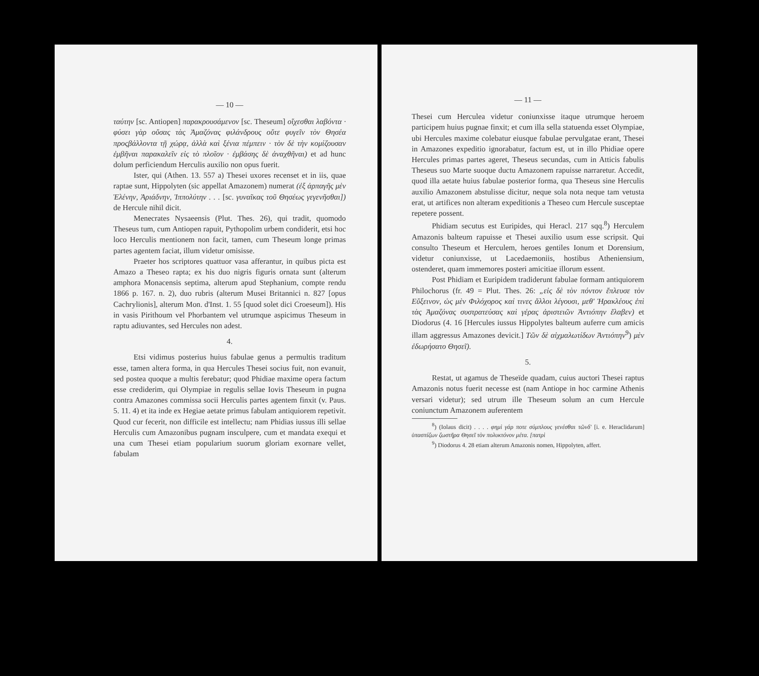— 10 —
ταύτην [sc. Antiopen] παρακρουσάμενον [sc. Theseum] οἴχεσθαι λαβόντα · φύσει γὰρ οὔσας τὰς Ἀμαζόνας φιλάνδρους οὔτε φυγεῖν τὸν Θησέα προςβάλλοντα τῇ χώρᾳ, ἀλλὰ καὶ ξένια πέμπειν · τὸν δὲ τὴν κομίζουσαν ἐμβῆναι παρακαλεῖν εἰς τὸ πλοῖον · ἐμβάσης δὲ ἀναχθῆναι) et ad hunc dolum perficiendum Herculis auxilio non opus fuerit.
Ister, qui (Athen. 13. 557 a) Thesei uxores recenset et in iis, quae raptae sunt, Hippolyten (sic appellat Amazonem) numerat (ἐξ ἁρπαγῆς μὲν Ἑλένην, Ἀριάδνην, Ἱππολύτην . . . [sc. γυναῖκας τοῦ Θησέως γεγενῆσθαι]) de Hercule nihil dicit.
Menecrates Nysaeensis (Plut. Thes. 26), qui tradit, quomodo Theseus tum, cum Antiopen rapuit, Pythopolim urbem condiderit, etsi hoc loco Herculis mentionem non facit, tamen, cum Theseum longe primas partes agentem faciat, illum videtur omisisse.
Praeter hos scriptores quattuor vasa afferantur, in quibus picta est Amazo a Theseo rapta; ex his duo nigris figuris ornata sunt (alterum amphora Monacensis septima, alterum apud Stephanium, compte rendu 1866 p. 167. n. 2), duo rubris (alterum Musei Britannici n. 827 [opus Cachrylionis], alterum Mon. d'Inst. 1. 55 [quod solet dici Croeseum]). His in vasis Pirithoum vel Phorbantem vel utrumque aspicimus Theseum in raptu adiuvantes, sed Hercules non adest.
4.
Etsi vidimus posterius huius fabulae genus a permultis traditum esse, tamen altera forma, in qua Hercules Thesei socius fuit, non evanuit, sed postea quoque a multis ferebatur; quod Phidiae maxime opera factum esse crediderim, qui Olympiae in regulis sellae Iovis Theseum in pugna contra Amazones commissa socii Herculis partes agentem finxit (v. Paus. 5. 11. 4) et ita inde ex Hegiae aetate primus fabulam antiquiorem repetivit. Quod cur fecerit, non difficile est intellectu; nam Phidias iussus illi sellae Herculis cum Amazonibus pugnam insculpere, cum et mandata exequi et una cum Thesei etiam popularium suorum gloriam exornare vellet, fabulam
— 11 —
Thesei cum Herculea videtur coniunxisse itaque utrumque heroem participem huius pugnae finxit; et cum illa sella statuenda esset Olympiae, ubi Hercules maxime colebatur eiusque fabulae pervulgatae erant, Thesei in Amazones expeditio ignorabatur, factum est, ut in illo Phidiae opere Hercules primas partes ageret, Theseus secundas, cum in Atticis fabulis Theseus suo Marte suoque ductu Amazonem rapuisse narraretur. Accedit, quod illa aetate huius fabulae posterior forma, qua Theseus sine Herculis auxilio Amazonem abstulisse dicitur, neque sola nota neque tam vetusta erat, ut artifices non alteram expeditionis a Theseo cum Hercule susceptae repetere possent.
Phidiam secutus est Euripides, qui Heracl. 217 sqq.<sup>8</sup>) Herculem Amazonis balteum rapuisse et Thesei auxilio usum esse scripsit. Qui consulto Theseum et Herculem, heroes gentiles Ionum et Dorensium, videtur coniunxisse, ut Lacedaemoniis, hostibus Atheniensium, ostenderet, quam immemores posteri amicitiae illorum essent.
Post Phidiam et Euripidem tradiderunt fabulae formam antiquiorem Philochorus (fr. 49 = Plut. Thes. 26: „εἰς δὲ τὸν πόντον ἔπλευσε τὸν Εὔξεινον, ὡς μὲν Φιλόχορος καί τινες ἄλλοι λέγουσι, μεθ' Ἡρακλέους ἐπὶ τὰς Ἀμαζόνας συστρατεύσας καὶ γέρας ἀριστειῶν Ἀντιόπην ἔλαβεν) et Diodorus (4. 16 [Hercules iussus Hippolytes balteum auferre cum amicis illam aggressus Amazones devicit.] Τῶν δὲ αἰχμαλωτίδων Ἀντιόπην<sup>9</sup>) μὲν ἐδωρήσατο Θησεῖ).
5.
Restat, ut agamus de Theseïde quadam, cuius auctori Thesei raptus Amazonis notus fuerit necesse est (nam Antiope in hoc carmine Athenis versari videtur); sed utrum ille Theseum solum an cum Hercule coniunctum Amazonem auferentem
<sup>8</sup>) (Iolaus dicit) . . . . φημὶ γάρ ποτε σύμπλους γενέσθαι τῶνδ' [i. e. Heraclidarum] ὑπασπίζων ζωστῆρα Θησεῖ τὸν πολυκτόνον μέτα. [πατρὶ
<sup>9</sup>) Diodorus 4. 28 etiam alterum Amazonis nomen, Hippolyten, affert.